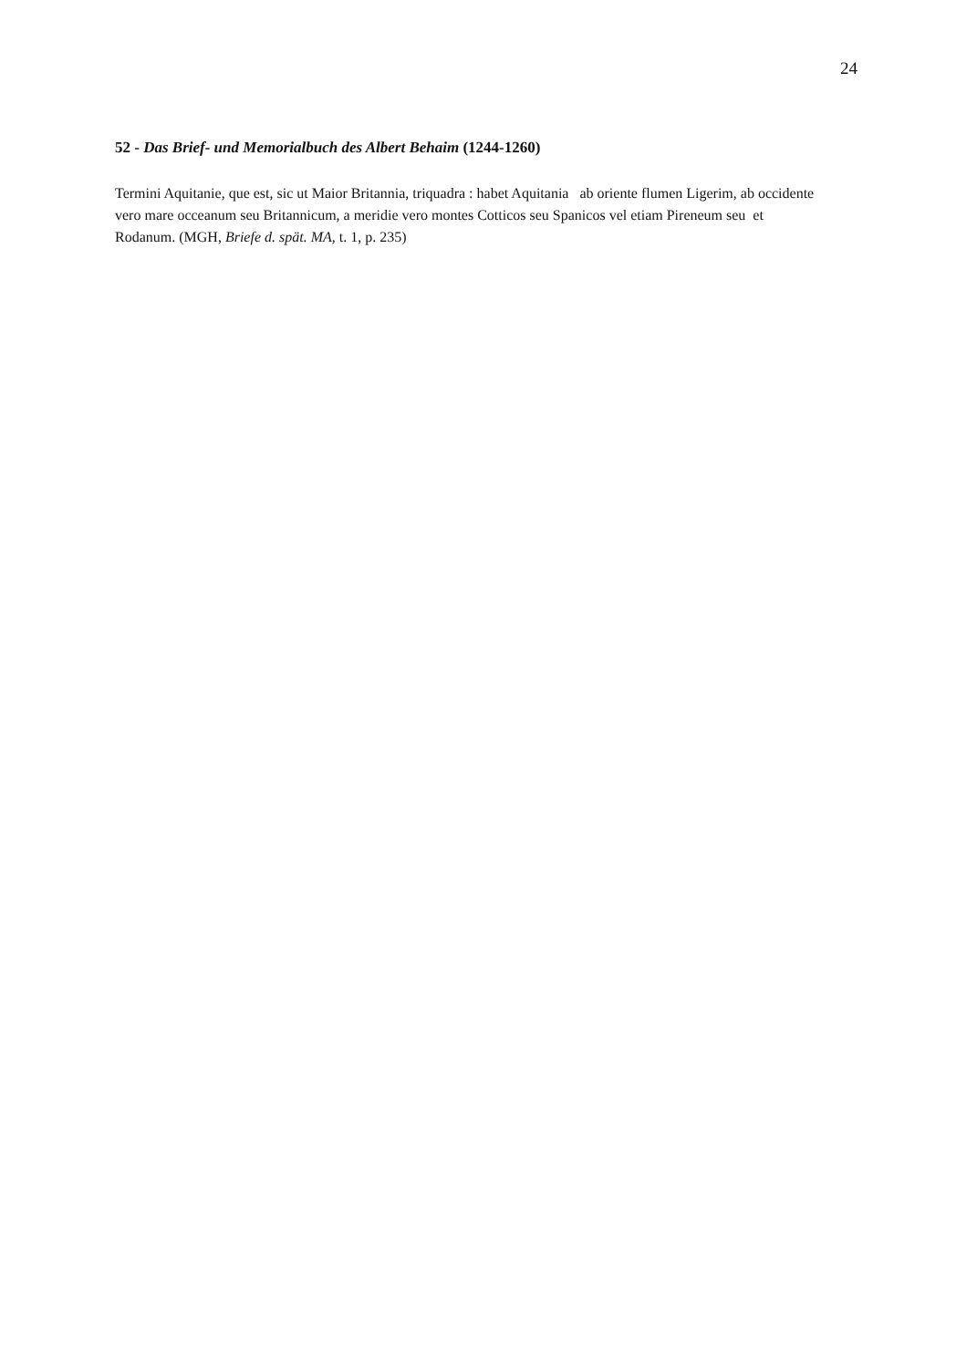24
52 - Das Brief- und Memorialbuch des Albert Behaim (1244-1260)
Termini Aquitanie, que est, sic ut Maior Britannia, triquadra : habet Aquitania ab oriente flumen Ligerim, ab occidente vero mare occeanum seu Britannicum, a meridie vero montes Cotticos seu Spanicos vel etiam Pireneum seu et Rodanum. (MGH, Briefe d. spät. MA, t. 1, p. 235)